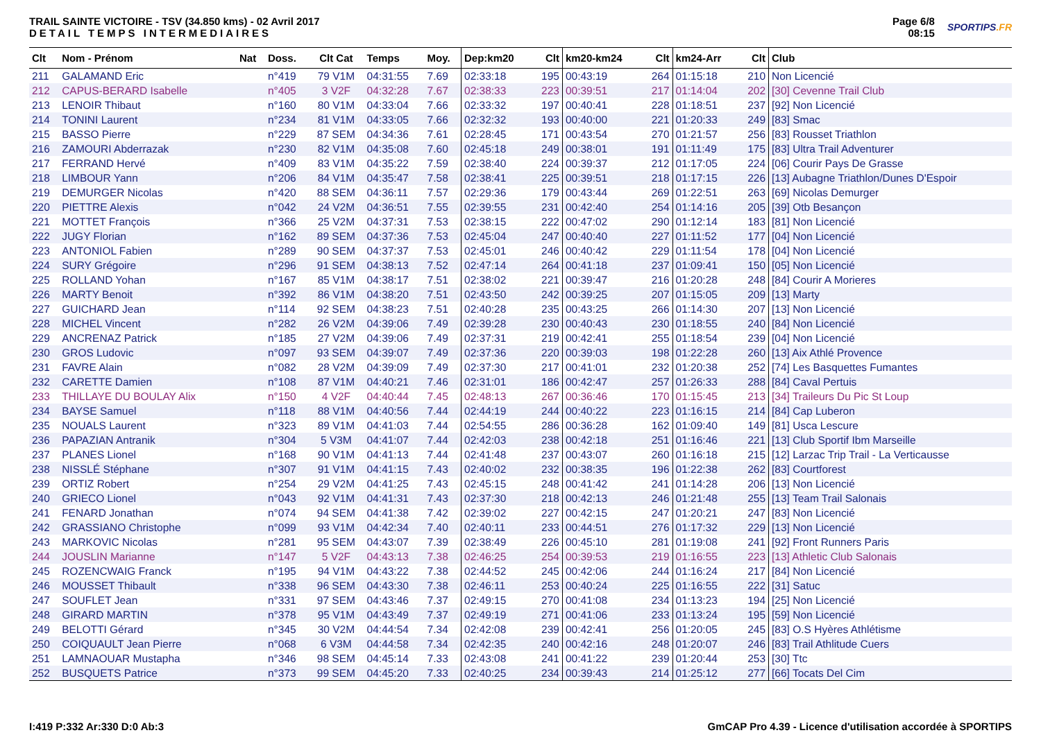TRAIL SAINTE VICTOIRE - TSV (34.850 kms) - 02 Avril 2017
DETAIL TEMPS INTERMEDIAIRES
Page 6/8
08:15
SPORTIPS.FR
| Clt | Nom - Prénom | Nat | Doss. | Clt Cat | Temps | Moy. | Dep:km20 | Clt | km20-km24 | Clt | km24-Arr | Clt | Club |
| --- | --- | --- | --- | --- | --- | --- | --- | --- | --- | --- | --- | --- | --- |
| 211 | GALAMAND Eric | | n°419 | 79 V1M | 04:31:55 | 7.69 | 02:33:18 | 195 | 00:43:19 | 264 | 01:15:18 | 210 | Non Licencié |
| 212 | CAPUS-BERARD Isabelle | | n°405 | 3 V2F | 04:32:28 | 7.67 | 02:38:33 | 223 | 00:39:51 | 217 | 01:14:04 | 202 | [30] Cevenne Trail Club |
| 213 | LENOIR Thibaut | | n°160 | 80 V1M | 04:33:04 | 7.66 | 02:33:32 | 197 | 00:40:41 | 228 | 01:18:51 | 237 | [92] Non Licencié |
| 214 | TONINI Laurent | | n°234 | 81 V1M | 04:33:05 | 7.66 | 02:32:32 | 193 | 00:40:00 | 221 | 01:20:33 | 249 | [83] Smac |
| 215 | BASSO Pierre | | n°229 | 87 SEM | 04:34:36 | 7.61 | 02:28:45 | 171 | 00:43:54 | 270 | 01:21:57 | 256 | [83] Rousset Triathlon |
| 216 | ZAMOURI Abderrazak | | n°230 | 82 V1M | 04:35:08 | 7.60 | 02:45:18 | 249 | 00:38:01 | 191 | 01:11:49 | 175 | [83] Ultra Trail Adventurer |
| 217 | FERRAND Hervé | | n°409 | 83 V1M | 04:35:22 | 7.59 | 02:38:40 | 224 | 00:39:37 | 212 | 01:17:05 | 224 | [06] Courir Pays De Grasse |
| 218 | LIMBOUR Yann | | n°206 | 84 V1M | 04:35:47 | 7.58 | 02:38:41 | 225 | 00:39:51 | 218 | 01:17:15 | 226 | [13] Aubagne Triathlon/Dunes D'Espoir |
| 219 | DEMURGER Nicolas | | n°420 | 88 SEM | 04:36:11 | 7.57 | 02:29:36 | 179 | 00:43:44 | 269 | 01:22:51 | 263 | [69] Nicolas Demurger |
| 220 | PIETTRE Alexis | | n°042 | 24 V2M | 04:36:51 | 7.55 | 02:39:55 | 231 | 00:42:40 | 254 | 01:14:16 | 205 | [39] Otb Besançon |
| 221 | MOTTET François | | n°366 | 25 V2M | 04:37:31 | 7.53 | 02:38:15 | 222 | 00:47:02 | 290 | 01:12:14 | 183 | [81] Non Licencié |
| 222 | JUGY Florian | | n°162 | 89 SEM | 04:37:36 | 7.53 | 02:45:04 | 247 | 00:40:40 | 227 | 01:11:52 | 177 | [04] Non Licencié |
| 223 | ANTONIOL Fabien | | n°289 | 90 SEM | 04:37:37 | 7.53 | 02:45:01 | 246 | 00:40:42 | 229 | 01:11:54 | 178 | [04] Non Licencié |
| 224 | SURY Grégoire | | n°296 | 91 SEM | 04:38:13 | 7.52 | 02:47:14 | 264 | 00:41:18 | 237 | 01:09:41 | 150 | [05] Non Licencié |
| 225 | ROLLAND Yohan | | n°167 | 85 V1M | 04:38:17 | 7.51 | 02:38:02 | 221 | 00:39:47 | 216 | 01:20:28 | 248 | [84] Courir A Morieres |
| 226 | MARTY Benoit | | n°392 | 86 V1M | 04:38:20 | 7.51 | 02:43:50 | 242 | 00:39:25 | 207 | 01:15:05 | 209 | [13] Marty |
| 227 | GUICHARD Jean | | n°114 | 92 SEM | 04:38:23 | 7.51 | 02:40:28 | 235 | 00:43:25 | 266 | 01:14:30 | 207 | [13] Non Licencié |
| 228 | MICHEL Vincent | | n°282 | 26 V2M | 04:39:06 | 7.49 | 02:39:28 | 230 | 00:40:43 | 230 | 01:18:55 | 240 | [84] Non Licencié |
| 229 | ANCRENAZ Patrick | | n°185 | 27 V2M | 04:39:06 | 7.49 | 02:37:31 | 219 | 00:42:41 | 255 | 01:18:54 | 239 | [04] Non Licencié |
| 230 | GROS Ludovic | | n°097 | 93 SEM | 04:39:07 | 7.49 | 02:37:36 | 220 | 00:39:03 | 198 | 01:22:28 | 260 | [13] Aix Athlé Provence |
| 231 | FAVRE Alain | | n°082 | 28 V2M | 04:39:09 | 7.49 | 02:37:30 | 217 | 00:41:01 | 232 | 01:20:38 | 252 | [74] Les Basquettes Fumantes |
| 232 | CARETTE Damien | | n°108 | 87 V1M | 04:40:21 | 7.46 | 02:31:01 | 186 | 00:42:47 | 257 | 01:26:33 | 288 | [84] Caval Pertuis |
| 233 | THILLAYE DU BOULAY Alix | | n°150 | 4 V2F | 04:40:44 | 7.45 | 02:48:13 | 267 | 00:36:46 | 170 | 01:15:45 | 213 | [34] Traileurs Du Pic St Loup |
| 234 | BAYSE Samuel | | n°118 | 88 V1M | 04:40:56 | 7.44 | 02:44:19 | 244 | 00:40:22 | 223 | 01:16:15 | 214 | [84] Cap Luberon |
| 235 | NOUALS Laurent | | n°323 | 89 V1M | 04:41:03 | 7.44 | 02:54:55 | 286 | 00:36:28 | 162 | 01:09:40 | 149 | [81] Usca Lescure |
| 236 | PAPAZIAN Antranik | | n°304 | 5 V3M | 04:41:07 | 7.44 | 02:42:03 | 238 | 00:42:18 | 251 | 01:16:46 | 221 | [13] Club Sportif Ibm Marseille |
| 237 | PLANES Lionel | | n°168 | 90 V1M | 04:41:13 | 7.44 | 02:41:48 | 237 | 00:43:07 | 260 | 01:16:18 | 215 | [12] Larzac Trip Trail - La Verticausse |
| 238 | NISSLÉ Stéphane | | n°307 | 91 V1M | 04:41:15 | 7.43 | 02:40:02 | 232 | 00:38:35 | 196 | 01:22:38 | 262 | [83] Courtforest |
| 239 | ORTIZ Robert | | n°254 | 29 V2M | 04:41:25 | 7.43 | 02:45:15 | 248 | 00:41:42 | 241 | 01:14:28 | 206 | [13] Non Licencié |
| 240 | GRIECO Lionel | | n°043 | 92 V1M | 04:41:31 | 7.43 | 02:37:30 | 218 | 00:42:13 | 246 | 01:21:48 | 255 | [13] Team Trail Salonais |
| 241 | FENARD Jonathan | | n°074 | 94 SEM | 04:41:38 | 7.42 | 02:39:02 | 227 | 00:42:15 | 247 | 01:20:21 | 247 | [83] Non Licencié |
| 242 | GRASSIANO Christophe | | n°099 | 93 V1M | 04:42:34 | 7.40 | 02:40:11 | 233 | 00:44:51 | 276 | 01:17:32 | 229 | [13] Non Licencié |
| 243 | MARKOVIC Nicolas | | n°281 | 95 SEM | 04:43:07 | 7.39 | 02:38:49 | 226 | 00:45:10 | 281 | 01:19:08 | 241 | [92] Front Runners Paris |
| 244 | JOUSLIN Marianne | | n°147 | 5 V2F | 04:43:13 | 7.38 | 02:46:25 | 254 | 00:39:53 | 219 | 01:16:55 | 223 | [13] Athletic Club Salonais |
| 245 | ROZENCWAIG Franck | | n°195 | 94 V1M | 04:43:22 | 7.38 | 02:44:52 | 245 | 00:42:06 | 244 | 01:16:24 | 217 | [84] Non Licencié |
| 246 | MOUSSET Thibault | | n°338 | 96 SEM | 04:43:30 | 7.38 | 02:46:11 | 253 | 00:40:24 | 225 | 01:16:55 | 222 | [31] Satuc |
| 247 | SOUFLET Jean | | n°331 | 97 SEM | 04:43:46 | 7.37 | 02:49:15 | 270 | 00:41:08 | 234 | 01:13:23 | 194 | [25] Non Licencié |
| 248 | GIRARD MARTIN | | n°378 | 95 V1M | 04:43:49 | 7.37 | 02:49:19 | 271 | 00:41:06 | 233 | 01:13:24 | 195 | [59] Non Licencié |
| 249 | BELOTTI Gérard | | n°345 | 30 V2M | 04:44:54 | 7.34 | 02:42:08 | 239 | 00:42:41 | 256 | 01:20:05 | 245 | [83] O.S Hyères Athlétisme |
| 250 | COIQUAULT Jean Pierre | | n°068 | 6 V3M | 04:44:58 | 7.34 | 02:42:35 | 240 | 00:42:16 | 248 | 01:20:07 | 246 | [83] Trail Athlitude Cuers |
| 251 | LAMNAOUAR Mustapha | | n°346 | 98 SEM | 04:45:14 | 7.33 | 02:43:08 | 241 | 00:41:22 | 239 | 01:20:44 | 253 | [30] Ttc |
| 252 | BUSQUETS Patrice | | n°373 | 99 SEM | 04:45:20 | 7.33 | 02:40:25 | 234 | 00:39:43 | 214 | 01:25:12 | 277 | [66] Tocats Del Cim |
I:419 P:332 Ar:330 D:0 Ab:3 GmCAP Pro 4.39 - Licence d'utilisation accordée à SPORTIPS